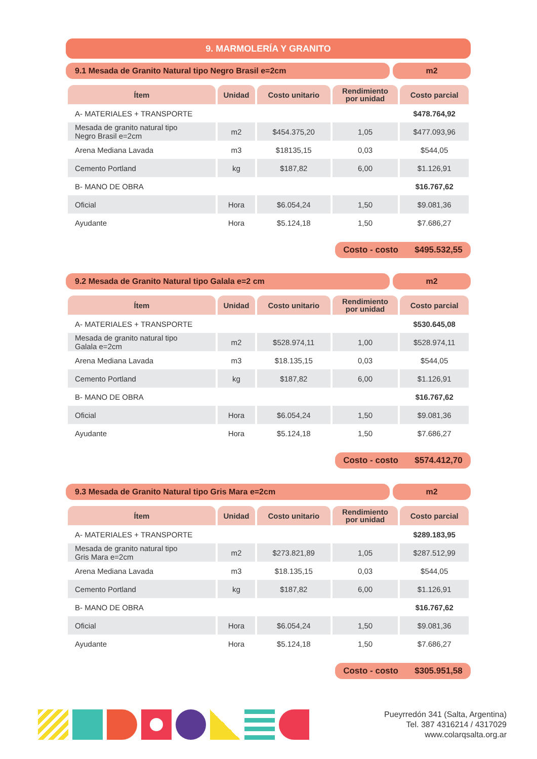9. MARMOLERÍA Y GRANITO
9.1 Mesada de Granito Natural tipo Negro Brasil e=2cm
m2
| Ítem | Unidad | Costo unitario | Rendimiento por unidad | Costo parcial |
| --- | --- | --- | --- | --- |
| A- MATERIALES + TRANSPORTE | | | | $478.764,92 |
| Mesada de granito natural tipo Negro Brasil e=2cm | m2 | $454.375,20 | 1,05 | $477.093,96 |
| Arena Mediana Lavada | m3 | $18135,15 | 0,03 | $544,05 |
| Cemento Portland | kg | $187,82 | 6,00 | $1.126,91 |
| B- MANO DE OBRA | | | | $16.767,62 |
| Oficial | Hora | $6.054,24 | 1,50 | $9.081,36 |
| Ayudante | Hora | $5.124,18 | 1,50 | $7.686,27 |
Costo - costo $495.532,55
9.2 Mesada de Granito Natural tipo Galala e=2 cm
m2
| Ítem | Unidad | Costo unitario | Rendimiento por unidad | Costo parcial |
| --- | --- | --- | --- | --- |
| A- MATERIALES + TRANSPORTE | | | | $530.645,08 |
| Mesada de granito natural tipo Galala e=2cm | m2 | $528.974,11 | 1,00 | $528.974,11 |
| Arena Mediana Lavada | m3 | $18.135,15 | 0,03 | $544,05 |
| Cemento Portland | kg | $187,82 | 6,00 | $1.126,91 |
| B- MANO DE OBRA | | | | $16.767,62 |
| Oficial | Hora | $6.054,24 | 1,50 | $9.081,36 |
| Ayudante | Hora | $5.124,18 | 1,50 | $7.686,27 |
Costo - costo $574.412,70
9.3 Mesada de Granito Natural tipo Gris Mara e=2cm
m2
| Ítem | Unidad | Costo unitario | Rendimiento por unidad | Costo parcial |
| --- | --- | --- | --- | --- |
| A- MATERIALES + TRANSPORTE | | | | $289.183,95 |
| Mesada de granito natural tipo Gris Mara e=2cm | m2 | $273.821,89 | 1,05 | $287.512,99 |
| Arena Mediana Lavada | m3 | $18.135,15 | 0,03 | $544,05 |
| Cemento Portland | kg | $187,82 | 6,00 | $1.126,91 |
| B- MANO DE OBRA | | | | $16.767,62 |
| Oficial | Hora | $6.054,24 | 1,50 | $9.081,36 |
| Ayudante | Hora | $5.124,18 | 1,50 | $7.686,27 |
Costo - costo $305.951,58
Pueyrredón 341 (Salta, Argentina)
Tel. 387 4316214 / 4317029
www.colarqsalta.org.ar